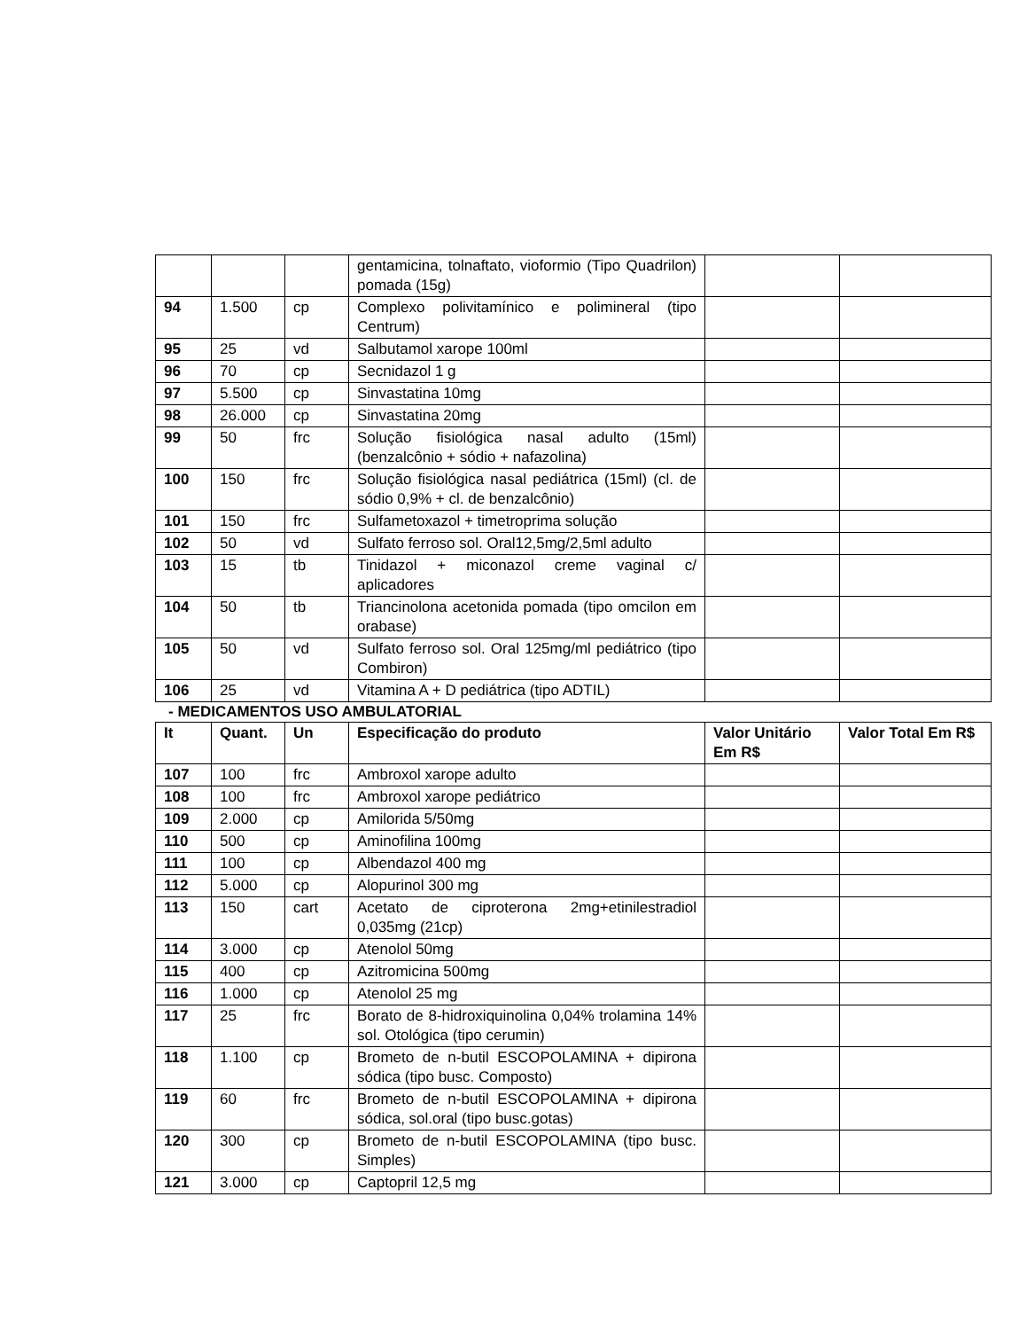| | | | gentamicina, tolnaftato, vioformio (Tipo Quadrilon) pomada (15g) | | |
| 94 | 1.500 | cp | Complexo polivitamínico e polimineral (tipo Centrum) | | |
| 95 | 25 | vd | Salbutamol xarope 100ml | | |
| 96 | 70 | cp | Secnidazol 1 g | | |
| 97 | 5.500 | cp | Sinvastatina 10mg | | |
| 98 | 26.000 | cp | Sinvastatina 20mg | | |
| 99 | 50 | frc | Solução fisiológica nasal adulto (15ml) (benzalcônio + sódio + nafazolina) | | |
| 100 | 150 | frc | Solução fisiológica nasal pediátrica (15ml) (cl. de sódio 0,9% + cl. de benzalcônio) | | |
| 101 | 150 | frc | Sulfametoxazol + timetroprima solução | | |
| 102 | 50 | vd | Sulfato ferroso sol. Oral12,5mg/2,5ml adulto | | |
| 103 | 15 | tb | Tinidazol + miconazol creme vaginal c/ aplicadores | | |
| 104 | 50 | tb | Triancinolona acetonida pomada (tipo omcilon em orabase) | | |
| 105 | 50 | vd | Sulfato ferroso sol. Oral 125mg/ml pediátrico (tipo Combiron) | | |
| 106 | 25 | vd | Vitamina A + D pediátrica (tipo ADTIL) | | |
- MEDICAMENTOS USO AMBULATORIAL
| It | Quant. | Un | Especificação do produto | Valor Unitário Em R$ | Valor Total Em R$ |
| --- | --- | --- | --- | --- | --- |
| 107 | 100 | frc | Ambroxol xarope adulto | | |
| 108 | 100 | frc | Ambroxol xarope pediátrico | | |
| 109 | 2.000 | cp | Amilorida 5/50mg | | |
| 110 | 500 | cp | Aminofilina 100mg | | |
| 111 | 100 | cp | Albendazol 400 mg | | |
| 112 | 5.000 | cp | Alopurinol 300 mg | | |
| 113 | 150 | cart | Acetato de ciproterona 2mg+etinilestradiol 0,035mg (21cp) | | |
| 114 | 3.000 | cp | Atenolol 50mg | | |
| 115 | 400 | cp | Azitromicina 500mg | | |
| 116 | 1.000 | cp | Atenolol 25 mg | | |
| 117 | 25 | frc | Borato de 8-hidroxiquinolina 0,04% trolamina 14% sol. Otológica (tipo cerumin) | | |
| 118 | 1.100 | cp | Brometo de n-butil ESCOPOLAMINA + dipirona sódica (tipo busc. Composto) | | |
| 119 | 60 | frc | Brometo de n-butil ESCOPOLAMINA + dipirona sódica, sol.oral (tipo busc.gotas) | | |
| 120 | 300 | cp | Brometo de n-butil ESCOPOLAMINA (tipo busc. Simples) | | |
| 121 | 3.000 | cp | Captopril 12,5 mg | | |